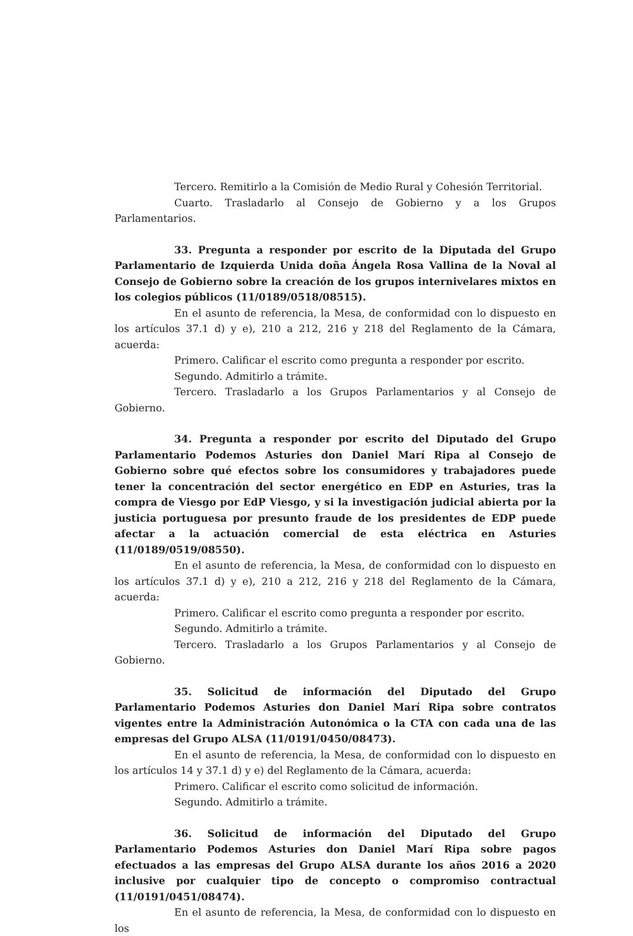Tercero. Remitirlo a la Comisión de Medio Rural y Cohesión Territorial.
Cuarto. Trasladarlo al Consejo de Gobierno y a los Grupos Parlamentarios.
33. Pregunta a responder por escrito de la Diputada del Grupo Parlamentario de Izquierda Unida doña Ángela Rosa Vallina de la Noval al Consejo de Gobierno sobre la creación de los grupos internivelares mixtos en los colegios públicos (11/0189/0518/08515).
En el asunto de referencia, la Mesa, de conformidad con lo dispuesto en los artículos 37.1 d) y e), 210 a 212, 216 y 218 del Reglamento de la Cámara, acuerda:
Primero. Calificar el escrito como pregunta a responder por escrito.
Segundo. Admitirlo a trámite.
Tercero. Trasladarlo a los Grupos Parlamentarios y al Consejo de Gobierno.
34. Pregunta a responder por escrito del Diputado del Grupo Parlamentario Podemos Asturies don Daniel Marí Ripa al Consejo de Gobierno sobre qué efectos sobre los consumidores y trabajadores puede tener la concentración del sector energético en EDP en Asturies, tras la compra de Viesgo por EdP Viesgo, y si la investigación judicial abierta por la justicia portuguesa por presunto fraude de los presidentes de EDP puede afectar a la actuación comercial de esta eléctrica en Asturies (11/0189/0519/08550).
En el asunto de referencia, la Mesa, de conformidad con lo dispuesto en los artículos 37.1 d) y e), 210 a 212, 216 y 218 del Reglamento de la Cámara, acuerda:
Primero. Calificar el escrito como pregunta a responder por escrito.
Segundo. Admitirlo a trámite.
Tercero. Trasladarlo a los Grupos Parlamentarios y al Consejo de Gobierno.
35. Solicitud de información del Diputado del Grupo Parlamentario Podemos Asturies don Daniel Marí Ripa sobre contratos vigentes entre la Administración Autonómica o la CTA con cada una de las empresas del Grupo ALSA (11/0191/0450/08473).
En el asunto de referencia, la Mesa, de conformidad con lo dispuesto en los artículos 14 y 37.1 d) y e) del Reglamento de la Cámara, acuerda:
Primero. Calificar el escrito como solicitud de información.
Segundo. Admitirlo a trámite.
36. Solicitud de información del Diputado del Grupo Parlamentario Podemos Asturies don Daniel Marí Ripa sobre pagos efectuados a las empresas del Grupo ALSA durante los años 2016 a 2020 inclusive por cualquier tipo de concepto o compromiso contractual (11/0191/0451/08474).
En el asunto de referencia, la Mesa, de conformidad con lo dispuesto en los